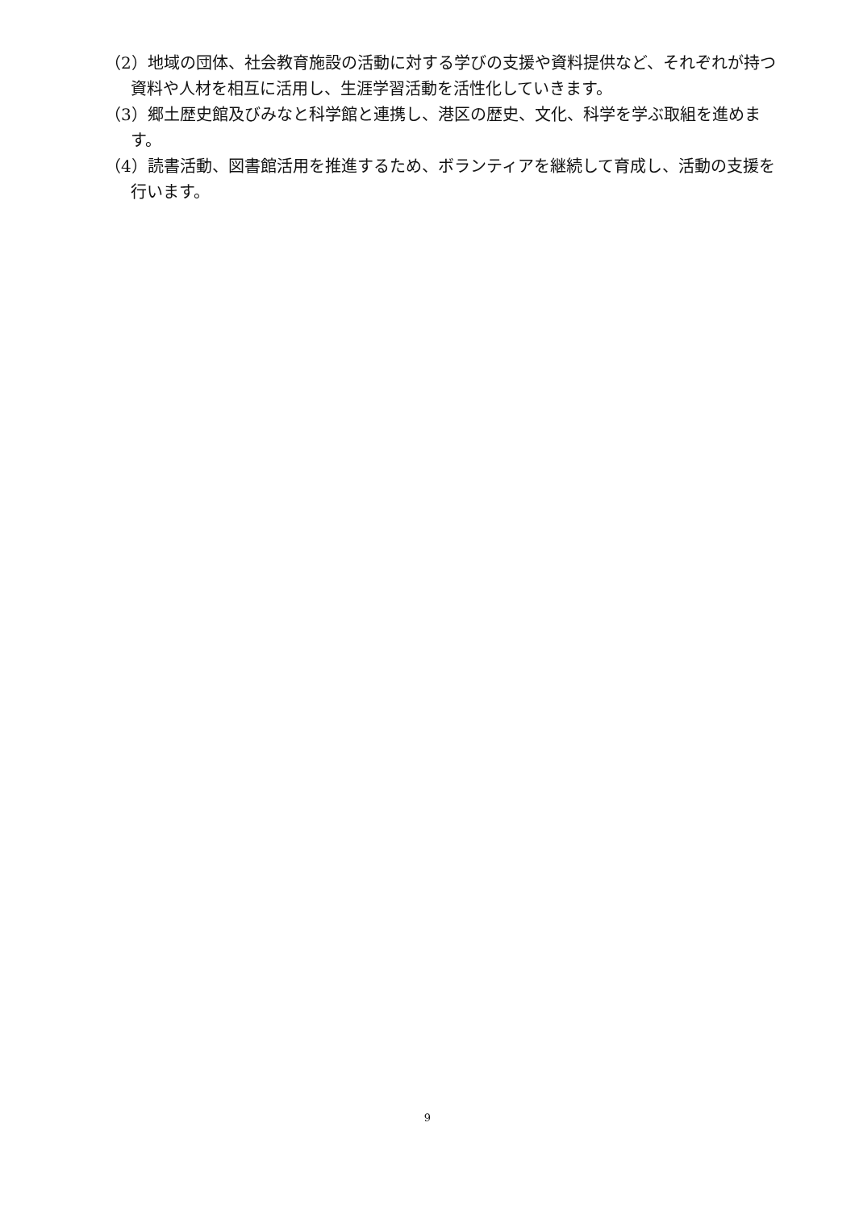（2）地域の団体、社会教育施設の活動に対する学びの支援や資料提供など、それぞれが持つ資料や人材を相互に活用し、生涯学習活動を活性化していきます。
（3）郷土歴史館及びみなと科学館と連携し、港区の歴史、文化、科学を学ぶ取組を進めます。
（4）読書活動、図書館活用を推進するため、ボランティアを継続して育成し、活動の支援を行います。
9